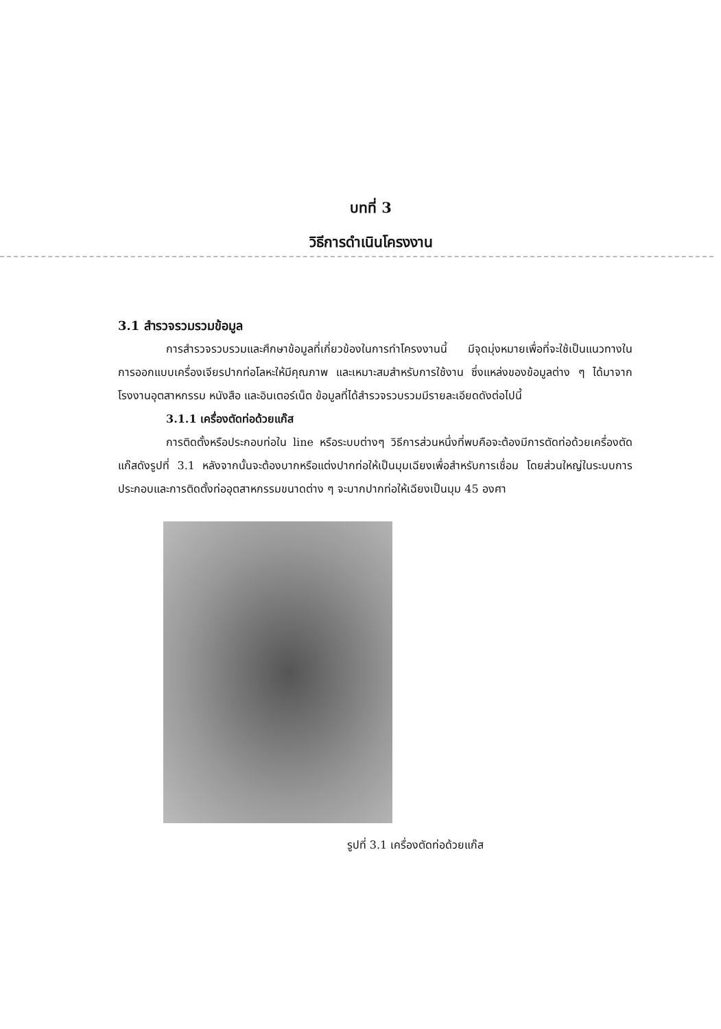บทที่ 3
วิธีการดำเนินโครงงาน
3.1 สำรวจรวมรวมข้อมูล
การสำรวจรวบรวมและศึกษาข้อมูลที่เกี่ยวข้องในการทำโครงงานนี้ มีจุดมุ่งหมายเพื่อที่จะใช้เป็นแนวทางในการออกแบบเครื่องเจียรปากท่อโลหะให้มีคุณภาพ และเหมาะสมสำหรับการใช้งาน ซึ่งแหล่งของข้อมูลต่าง ๆ ได้มาจากโรงงานอุตสาหกรรม หนังสือ และอินเตอร์เน็ต ข้อมูลที่ได้สำรวจรวบรวมมีรายละเอียดดังต่อไปนี้
3.1.1 เครื่องตัดท่อด้วยแก๊ส
การติดตั้งหรือประกอบท่อใน line หรือระบบต่างๆ วิธีการส่วนหนึ่งที่พบคือจะต้องมีการตัดท่อด้วยเครื่องตัดแก๊สดังรูปที่ 3.1 หลังจากนั้นจะต้องบากหรือแต่งปากท่อให้เป็นมุมเฉียงเพื่อสำหรับการเชื่อม โดยส่วนใหญ่ในระบบการประกอบและการติดตั้งท่ออุตสาหกรรมขนาดต่าง ๆ จะบากปากท่อให้เฉียงเป็นมุม 45 องศา
รูปที่ 3.1 เครื่องตัดท่อด้วยแก๊ส